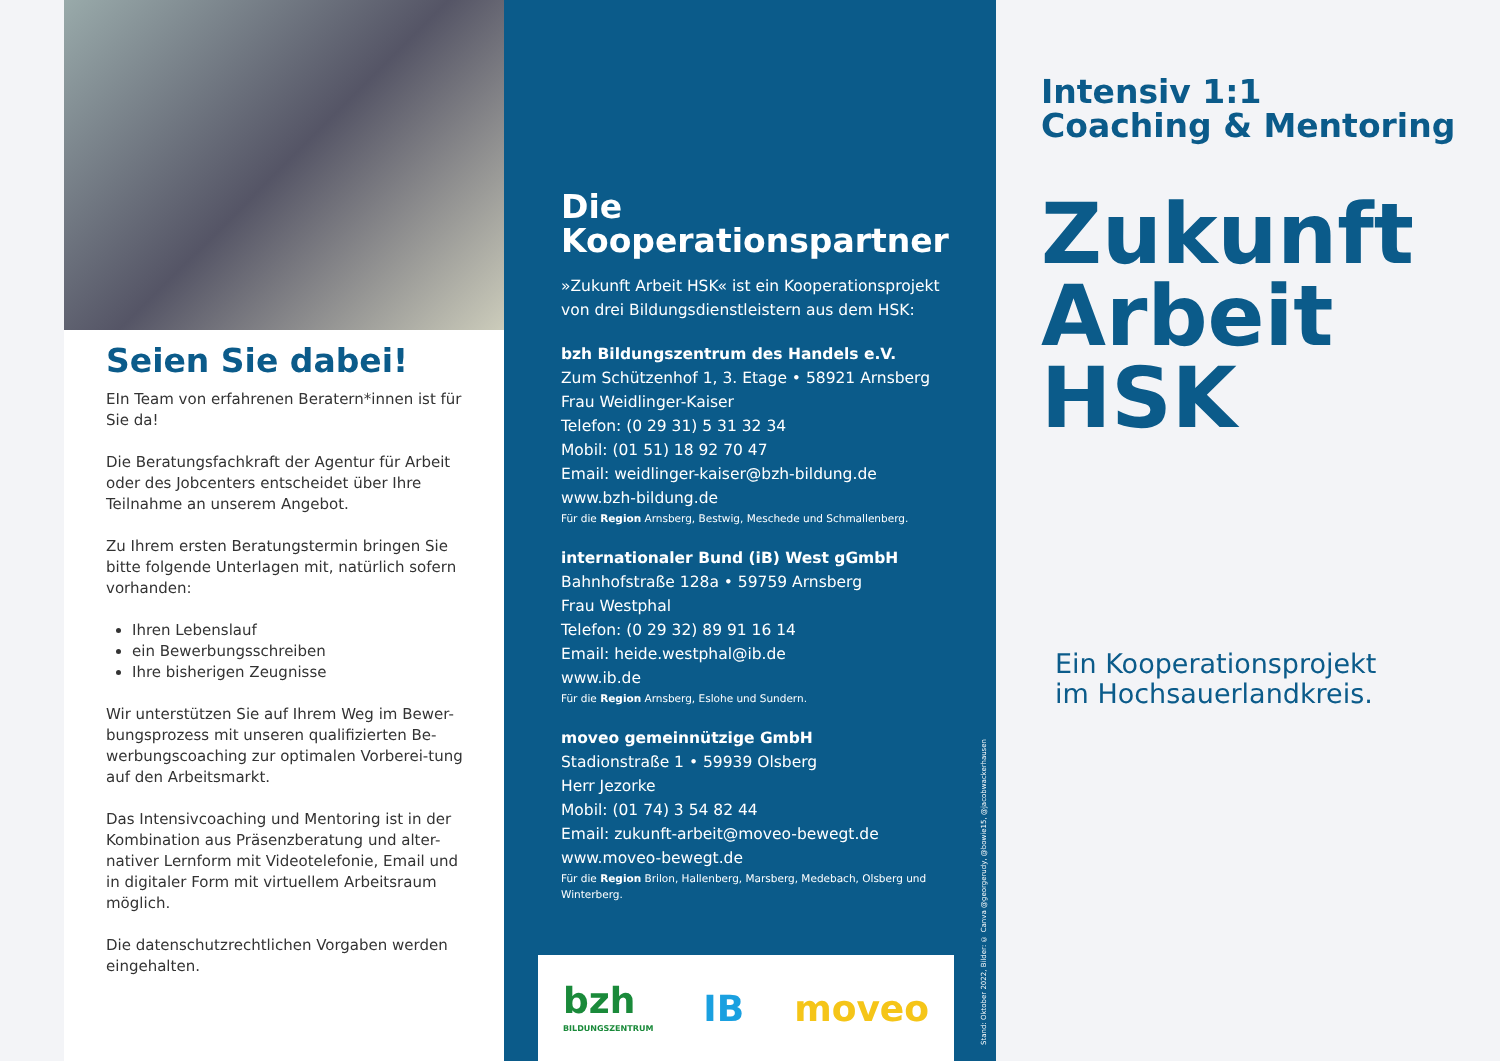Seien Sie dabei!
EIn Team von erfahrenen Beratern*innen ist für Sie da!
Die Beratungsfachkraft der Agentur für Arbeit oder des Jobcenters entscheidet über Ihre Teilnahme an unserem Angebot.
Zu Ihrem ersten Beratungstermin bringen Sie bitte folgende Unterlagen mit, natürlich sofern vorhanden:
Ihren Lebenslauf
ein Bewerbungsschreiben
Ihre bisherigen Zeugnisse
Wir unterstützen Sie auf Ihrem Weg im Bewer-bungsprozess mit unseren qualifizierten Be-werbungscoaching zur optimalen Vorberei-tung auf den Arbeitsmarkt.
Das Intensivcoaching und Mentoring ist in der Kombination aus Präsenzberatung und alter-nativer Lernform mit Videotelefonie, Email und in digitaler Form mit virtuellem Arbeitsraum möglich.
Die datenschutzrechtlichen Vorgaben werden eingehalten.
Die
Kooperationspartner
»Zukunft Arbeit HSK« ist ein Kooperationsprojekt von drei Bildungsdienstleistern aus dem HSK:
bzh Bildungszentrum des Handels e.V.
Zum Schützenhof 1, 3. Etage • 58921 Arnsberg
Frau Weidlinger-Kaiser
Telefon: (0 29 31) 5 31 32 34
Mobil: (01 51) 18 92 70 47
Email: weidlinger-kaiser@bzh-bildung.de
www.bzh-bildung.de
Für die Region Arnsberg, Bestwig, Meschede und Schmallenberg.
internationaler Bund (iB) West gGmbH
Bahnhofstraße 128a • 59759 Arnsberg
Frau Westphal
Telefon: (0 29 32) 89 91 16 14
Email: heide.westphal@ib.de
www.ib.de
Für die Region Arnsberg, Eslohe und Sundern.
moveo gemeinnützige GmbH
Stadionstraße 1 • 59939 Olsberg
Herr Jezorke
Mobil: (01 74) 3 54 82 44
Email: zukunft-arbeit@moveo-bewegt.de
www.moveo-bewegt.de
Für die Region Brilon, Hallenberg, Marsberg, Medebach, Olsberg und Winterberg.
bzh
BILDUNGSZENTRUM IB moveo
Stand: Oktober 2022, Bilder: © Canva @georgerudy, @bowie15, @jacobwackerhausen
Intensiv 1:1
Coaching & Mentoring
Zukunft
Arbeit
HSK
Ein Kooperationsprojekt
im Hochsauerlandkreis.